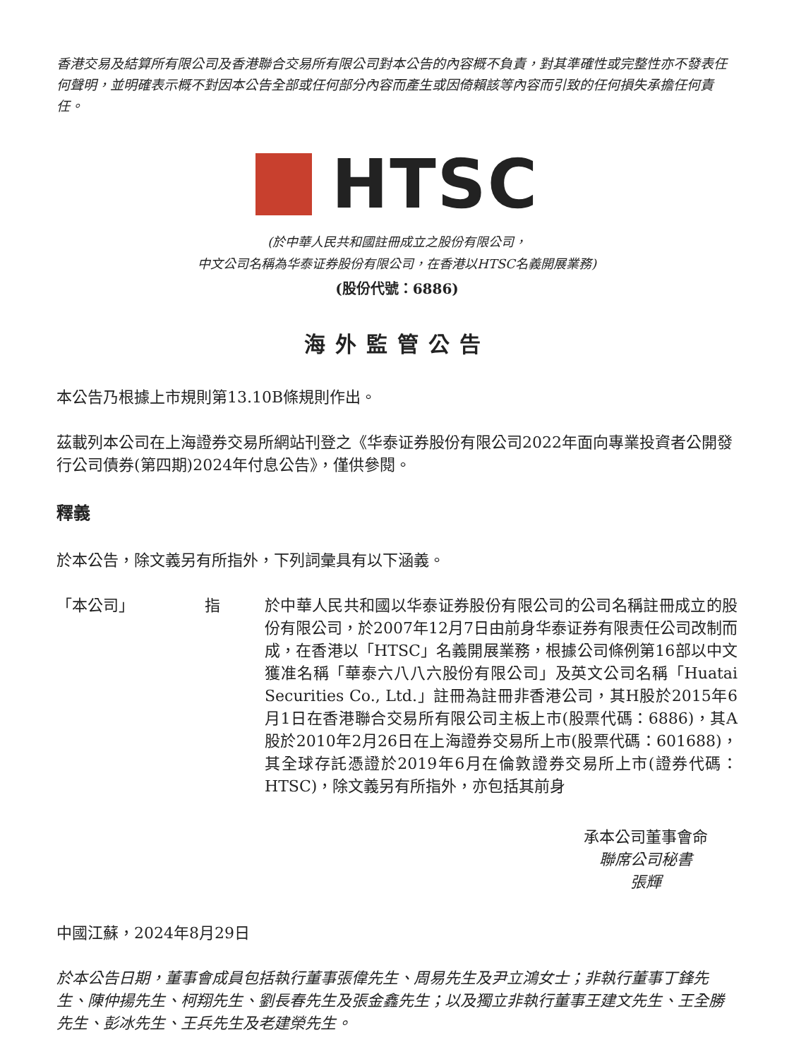香港交易及結算所有限公司及香港聯合交易所有限公司對本公告的內容概不負責，對其準確性或完整性亦不發表任何聲明，並明確表示概不對因本公告全部或任何部分內容而產生或因倚賴該等內容而引致的任何損失承擔任何責任。
HTSC
(於中華人民共和國註冊成立之股份有限公司，
中文公司名稱為华泰证券股份有限公司，在香港以HTSC名義開展業務)
(股份代號：6886)
海外監管公告
本公告乃根據上市規則第13.10B條規則作出。
茲載列本公司在上海證券交易所網站刊登之《华泰证券股份有限公司2022年面向專業投資者公開發行公司債券(第四期)2024年付息公告》，僅供參閱。
釋義
於本公告，除文義另有所指外，下列詞彙具有以下涵義。
「本公司」 指 於中華人民共和國以华泰证券股份有限公司的公司名稱註冊成立的股份有限公司，於2007年12月7日由前身华泰证券有限责任公司改制而成，在香港以「HTSC」名義開展業務，根據公司條例第16部以中文獲准名稱「華泰六八八六股份有限公司」及英文公司名稱「Huatai Securities Co., Ltd.」註冊為註冊非香港公司，其H股於2015年6月1日在香港聯合交易所有限公司主板上市(股票代碼：6886)，其A股於2010年2月26日在上海證券交易所上市(股票代碼：601688)，其全球存託憑證於2019年6月在倫敦證券交易所上市(證券代碼：HTSC)，除文義另有所指外，亦包括其前身
承本公司董事會命
聯席公司秘書
張輝
中國江蘇，2024年8月29日
於本公告日期，董事會成員包括執行董事張偉先生、周易先生及尹立鴻女士；非執行董事丁鋒先生、陳仲揚先生、柯翔先生、劉長春先生及張金鑫先生；以及獨立非執行董事王建文先生、王全勝先生、彭冰先生、王兵先生及老建榮先生。